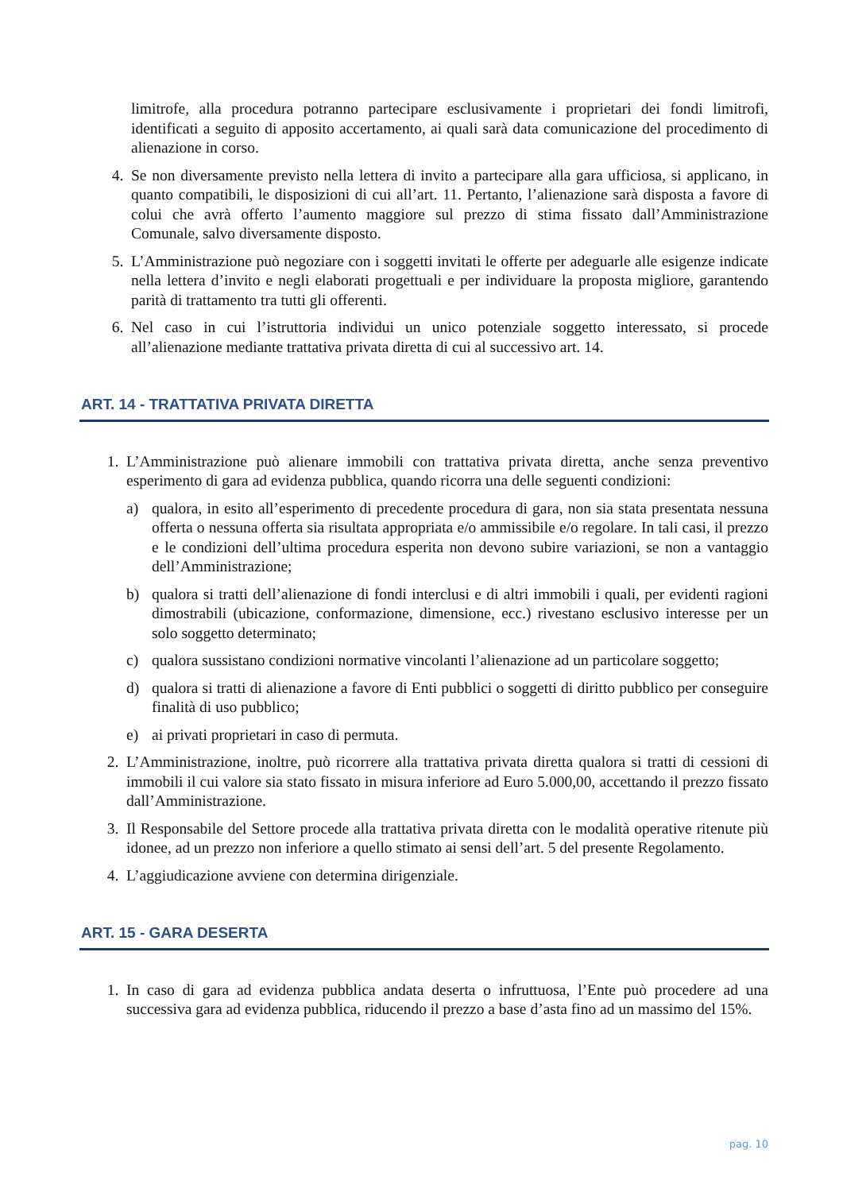limitrofe, alla procedura potranno partecipare esclusivamente i proprietari dei fondi limitrofi, identificati a seguito di apposito accertamento, ai quali sarà data comunicazione del procedimento di alienazione in corso.
4. Se non diversamente previsto nella lettera di invito a partecipare alla gara ufficiosa, si applicano, in quanto compatibili, le disposizioni di cui all’art. 11. Pertanto, l’alienazione sarà disposta a favore di colui che avrà offerto l’aumento maggiore sul prezzo di stima fissato dall’Amministrazione Comunale, salvo diversamente disposto.
5. L’Amministrazione può negoziare con i soggetti invitati le offerte per adeguarle alle esigenze indicate nella lettera d’invito e negli elaborati progettuali e per individuare la proposta migliore, garantendo parità di trattamento tra tutti gli offerenti.
6. Nel caso in cui l’istruttoria individui un unico potenziale soggetto interessato, si procede all’alienazione mediante trattativa privata diretta di cui al successivo art. 14.
ART. 14 - TRATTATIVA PRIVATA DIRETTA
1. L’Amministrazione può alienare immobili con trattativa privata diretta, anche senza preventivo esperimento di gara ad evidenza pubblica, quando ricorra una delle seguenti condizioni:
a) qualora, in esito all’esperimento di precedente procedura di gara, non sia stata presentata nessuna offerta o nessuna offerta sia risultata appropriata e/o ammissibile e/o regolare. In tali casi, il prezzo e le condizioni dell’ultima procedura esperita non devono subire variazioni, se non a vantaggio dell’Amministrazione;
b) qualora si tratti dell’alienazione di fondi interclusi e di altri immobili i quali, per evidenti ragioni dimostrabili (ubicazione, conformazione, dimensione, ecc.) rivestano esclusivo interesse per un solo soggetto determinato;
c) qualora sussistano condizioni normative vincolanti l’alienazione ad un particolare soggetto;
d) qualora si tratti di alienazione a favore di Enti pubblici o soggetti di diritto pubblico per conseguire finalità di uso pubblico;
e) ai privati proprietari in caso di permuta.
2. L’Amministrazione, inoltre, può ricorrere alla trattativa privata diretta qualora si tratti di cessioni di immobili il cui valore sia stato fissato in misura inferiore ad Euro 5.000,00, accettando il prezzo fissato dall’Amministrazione.
3. Il Responsabile del Settore procede alla trattativa privata diretta con le modalità operative ritenute più idonee, ad un prezzo non inferiore a quello stimato ai sensi dell’art. 5 del presente Regolamento.
4. L’aggiudicazione avviene con determina dirigenziale.
ART. 15 - GARA DESERTA
1. In caso di gara ad evidenza pubblica andata deserta o infruttuosa, l’Ente può procedere ad una successiva gara ad evidenza pubblica, riducendo il prezzo a base d’asta fino ad un massimo del 15%.
pag. 10